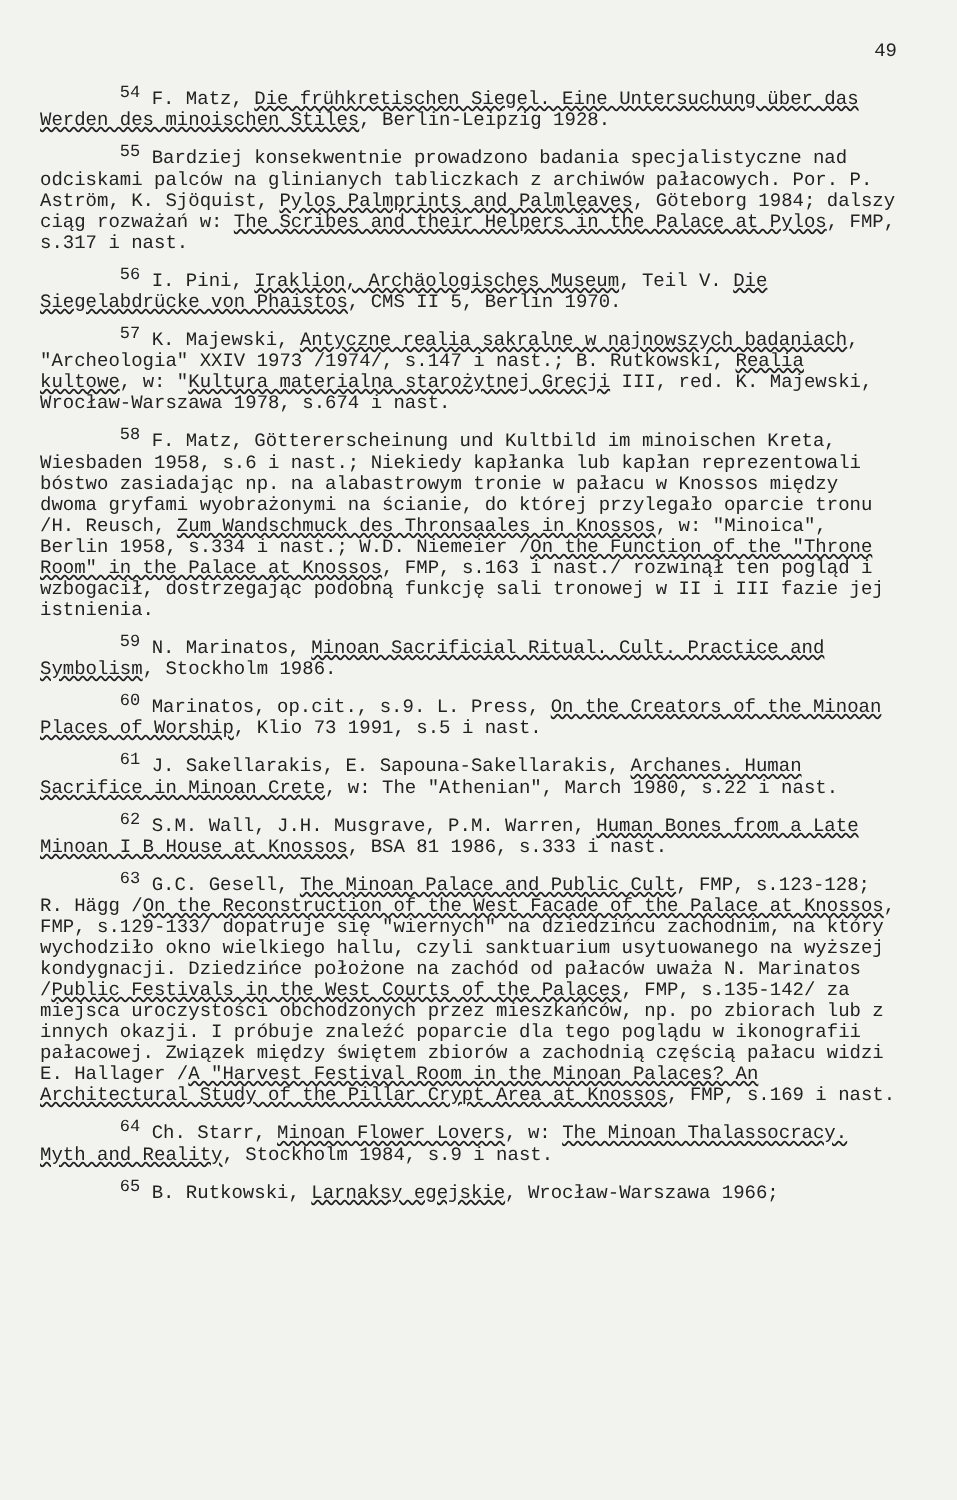49
<sup>54</sup> F. Matz, Die frühkretischen Siegel. Eine Untersuchung über das Werden des minoischen Stiles, Berlin-Leipzig 1928.
<sup>55</sup> Bardziej konsekwentnie prowadzono badania specjalistyczne nad odciskami palców na glinianych tabliczkach z archiwów pałacowych. Por. P. Aström, K. Sjöquist, Pylos Palmprints and Palmleaves, Göteborg 1984; dalszy ciąg rozważań w: The Scribes and their Helpers in the Palace at Pylos, FMP, s.317 i nast.
<sup>56</sup> I. Pini, Iraklion, Archäologisches Museum, Teil V. Die Siegelabdrücke von Phaistos, CMS II 5, Berlin 1970.
<sup>57</sup> K. Majewski, Antyczne realia sakralne w najnowszych badaniach, "Archeologia" XXIV 1973 /1974/, s.147 i nast.; B. Rutkowski, Realia kultowe, w: "Kultura materialna starożytnej Grecji III, red. K. Majewski, Wrocław-Warszawa 1978, s.674 i nast.
<sup>58</sup> F. Matz, Göttererscheinung und Kultbild im minoischen Kreta, Wiesbaden 1958, s.6 i nast.; Niekiedy kapłanka lub kapłan reprezentowali bóstwo zasiadając np. na alabastrowym tronie w pałacu w Knossos między dwoma gryfami wyobrażonymi na ścianie, do której przylegało oparcie tronu /H. Reusch, Zum Wandschmuck des Thronsaales in Knossos, w: "Minoica", Berlin 1958, s.334 i nast.; W.D. Niemeier /On the Function of the "Throne Room" in the Palace at Knossos, FMP, s.163 i nast./ rozwinął ten pogląd i wzbogacił, dostrzegając podobną funkcję sali tronowej w II i III fazie jej istnienia.
<sup>59</sup> N. Marinatos, Minoan Sacrificial Ritual. Cult. Practice and Symbolism, Stockholm 1986.
<sup>60</sup> Marinatos, op.cit., s.9. L. Press, On the Creators of the Minoan Places of Worship, Klio 73 1991, s.5 i nast.
<sup>61</sup> J. Sakellarakis, E. Sapouna-Sakellarakis, Archanes. Human Sacrifice in Minoan Crete, w: The "Athenian", March 1980, s.22 i nast.
<sup>62</sup> S.M. Wall, J.H. Musgrave, P.M. Warren, Human Bones from a Late Minoan I B House at Knossos, BSA 81 1986, s.333 i nast.
<sup>63</sup> G.C. Gesell, The Minoan Palace and Public Cult, FMP, s.123-128; R. Hägg /On the Reconstruction of the West Facade of the Palace at Knossos, FMP, s.129-133/ dopatruje się "wiernych" na dziedzińcu zachodnim, na który wychodziło okno wielkiego hallu, czyli sanktuarium usytuowanego na wyższej kondygnacji. Dziedzińce położone na zachód od pałaców uważa N. Marinatos /Public Festivals in the West Courts of the Palaces, FMP, s.135-142/ za miejsca uroczystości obchodzonych przez mieszkańców, np. po zbiorach lub z innych okazji. I próbuje znaleźć poparcie dla tego poglądu w ikonografii pałacowej. Związek między świętem zbiorów a zachodnią częścią pałacu widzi E. Hallager /A "Harvest Festival Room in the Minoan Palaces? An Architectural Study of the Pillar Crypt Area at Knossos, FMP, s.169 i nast.
<sup>64</sup> Ch. Starr, Minoan Flower Lovers, w: The Minoan Thalassocracy. Myth and Reality, Stockholm 1984, s.9 i nast.
<sup>65</sup> B. Rutkowski, Larnaksy egejskie, Wrocław-Warszawa 1966;